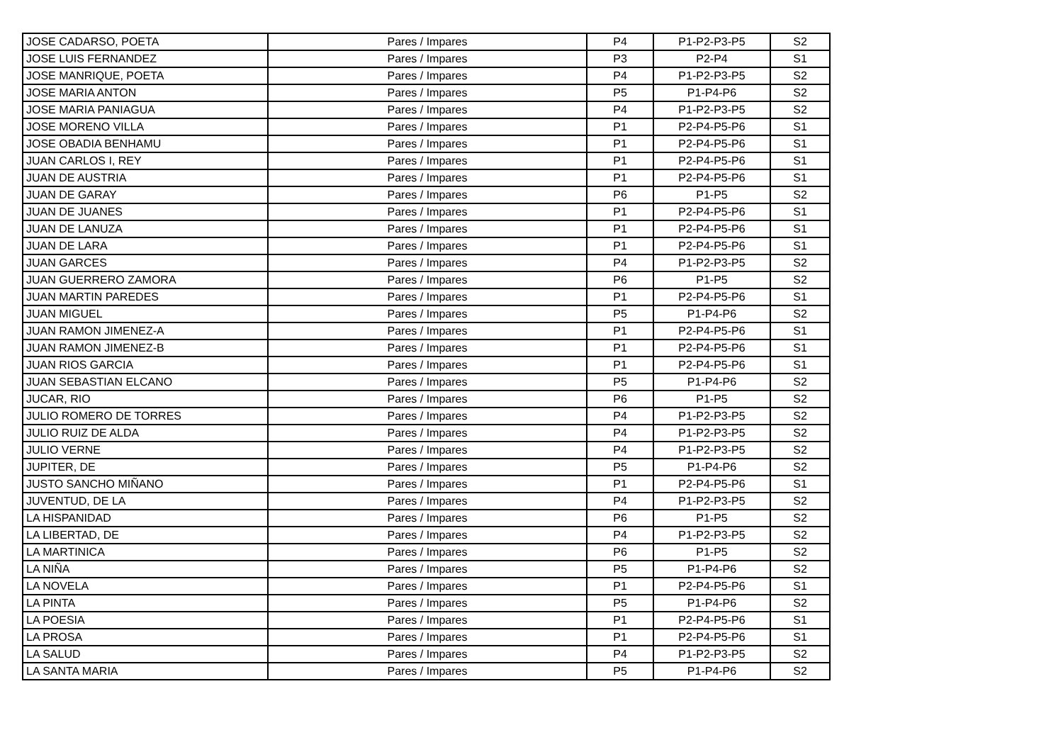| JOSE CADARSO, POETA | Pares / Impares | P4 | P1-P2-P3-P5 | S2 |
| JOSE LUIS FERNANDEZ | Pares / Impares | P3 | P2-P4 | S1 |
| JOSE MANRIQUE, POETA | Pares / Impares | P4 | P1-P2-P3-P5 | S2 |
| JOSE MARIA ANTON | Pares / Impares | P5 | P1-P4-P6 | S2 |
| JOSE MARIA PANIAGUA | Pares / Impares | P4 | P1-P2-P3-P5 | S2 |
| JOSE MORENO VILLA | Pares / Impares | P1 | P2-P4-P5-P6 | S1 |
| JOSE OBADIA BENHAMU | Pares / Impares | P1 | P2-P4-P5-P6 | S1 |
| JUAN CARLOS I, REY | Pares / Impares | P1 | P2-P4-P5-P6 | S1 |
| JUAN DE AUSTRIA | Pares / Impares | P1 | P2-P4-P5-P6 | S1 |
| JUAN DE GARAY | Pares / Impares | P6 | P1-P5 | S2 |
| JUAN DE JUANES | Pares / Impares | P1 | P2-P4-P5-P6 | S1 |
| JUAN DE LANUZA | Pares / Impares | P1 | P2-P4-P5-P6 | S1 |
| JUAN DE LARA | Pares / Impares | P1 | P2-P4-P5-P6 | S1 |
| JUAN GARCES | Pares / Impares | P4 | P1-P2-P3-P5 | S2 |
| JUAN GUERRERO ZAMORA | Pares / Impares | P6 | P1-P5 | S2 |
| JUAN MARTIN PAREDES | Pares / Impares | P1 | P2-P4-P5-P6 | S1 |
| JUAN MIGUEL | Pares / Impares | P5 | P1-P4-P6 | S2 |
| JUAN RAMON JIMENEZ-A | Pares / Impares | P1 | P2-P4-P5-P6 | S1 |
| JUAN RAMON JIMENEZ-B | Pares / Impares | P1 | P2-P4-P5-P6 | S1 |
| JUAN RIOS GARCIA | Pares / Impares | P1 | P2-P4-P5-P6 | S1 |
| JUAN SEBASTIAN ELCANO | Pares / Impares | P5 | P1-P4-P6 | S2 |
| JUCAR, RIO | Pares / Impares | P6 | P1-P5 | S2 |
| JULIO ROMERO DE TORRES | Pares / Impares | P4 | P1-P2-P3-P5 | S2 |
| JULIO RUIZ DE ALDA | Pares / Impares | P4 | P1-P2-P3-P5 | S2 |
| JULIO VERNE | Pares / Impares | P4 | P1-P2-P3-P5 | S2 |
| JUPITER, DE | Pares / Impares | P5 | P1-P4-P6 | S2 |
| JUSTO SANCHO MIÑANO | Pares / Impares | P1 | P2-P4-P5-P6 | S1 |
| JUVENTUD, DE LA | Pares / Impares | P4 | P1-P2-P3-P5 | S2 |
| LA HISPANIDAD | Pares / Impares | P6 | P1-P5 | S2 |
| LA LIBERTAD, DE | Pares / Impares | P4 | P1-P2-P3-P5 | S2 |
| LA MARTINICA | Pares / Impares | P6 | P1-P5 | S2 |
| LA NIÑA | Pares / Impares | P5 | P1-P4-P6 | S2 |
| LA NOVELA | Pares / Impares | P1 | P2-P4-P5-P6 | S1 |
| LA PINTA | Pares / Impares | P5 | P1-P4-P6 | S2 |
| LA POESIA | Pares / Impares | P1 | P2-P4-P5-P6 | S1 |
| LA PROSA | Pares / Impares | P1 | P2-P4-P5-P6 | S1 |
| LA SALUD | Pares / Impares | P4 | P1-P2-P3-P5 | S2 |
| LA SANTA MARIA | Pares / Impares | P5 | P1-P4-P6 | S2 |